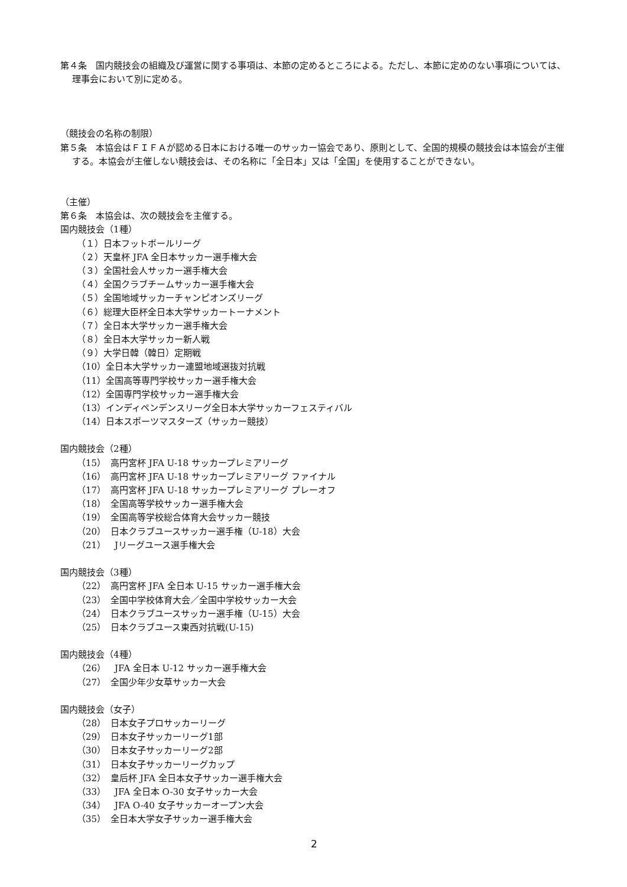第４条　国内競技会の組織及び運営に関する事項は、本節の定めるところによる。ただし、本節に定めのない事項については、理事会において別に定める。
（競技会の名称の制限）
第５条　本協会はＦＩＦＡが認める日本における唯一のサッカー協会であり、原則として、全国的規模の競技会は本協会が主催する。本協会が主催しない競技会は、その名称に「全日本」又は「全国」を使用することができない。
（主催）
第６条　本協会は、次の競技会を主催する。
国内競技会（1種）
（１）日本フットボールリーグ
（２）天皇杯 JFA 全日本サッカー選手権大会
（３）全国社会人サッカー選手権大会
（４）全国クラブチームサッカー選手権大会
（５）全国地域サッカーチャンピオンズリーグ
（６）総理大臣杯全日本大学サッカートーナメント
（７）全日本大学サッカー選手権大会
（８）全日本大学サッカー新人戦
（９）大学日韓（韓日）定期戦
（10）全日本大学サッカー連盟地域選抜対抗戦
（11）全国高等専門学校サッカー選手権大会
（12）全国専門学校サッカー選手権大会
（13）インディペンデンスリーグ全日本大学サッカーフェスティバル
（14）日本スポーツマスターズ（サッカー競技）
国内競技会（2種）
（15）　高円宮杯 JFA U-18 サッカープレミアリーグ
（16）　高円宮杯 JFA U-18 サッカープレミアリーグ ファイナル
（17）　高円宮杯 JFA U-18 サッカープレミアリーグ プレーオフ
（18）　全国高等学校サッカー選手権大会
（19）　全国高等学校総合体育大会サッカー競技
（20）　日本クラブユースサッカー選手権（U-18）大会
（21）　Jリーグユース選手権大会
国内競技会（3種）
（22）　高円宮杯 JFA 全日本 U-15 サッカー選手権大会
（23）　全国中学校体育大会／全国中学校サッカー大会
（24）　日本クラブユースサッカー選手権（U-15）大会
（25）　日本クラブユース東西対抗戦(U-15)
国内競技会（4種）
（26）　JFA 全日本 U-12 サッカー選手権大会
（27）　全国少年少女草サッカー大会
国内競技会（女子）
（28）　日本女子プロサッカーリーグ
（29）　日本女子サッカーリーグ1部
（30）　日本女子サッカーリーグ2部
（31）　日本女子サッカーリーグカップ
（32）　皇后杯 JFA 全日本女子サッカー選手権大会
（33）　JFA 全日本 O-30 女子サッカー大会
（34）　JFA O-40 女子サッカーオープン大会
（35）　全日本大学女子サッカー選手権大会
2